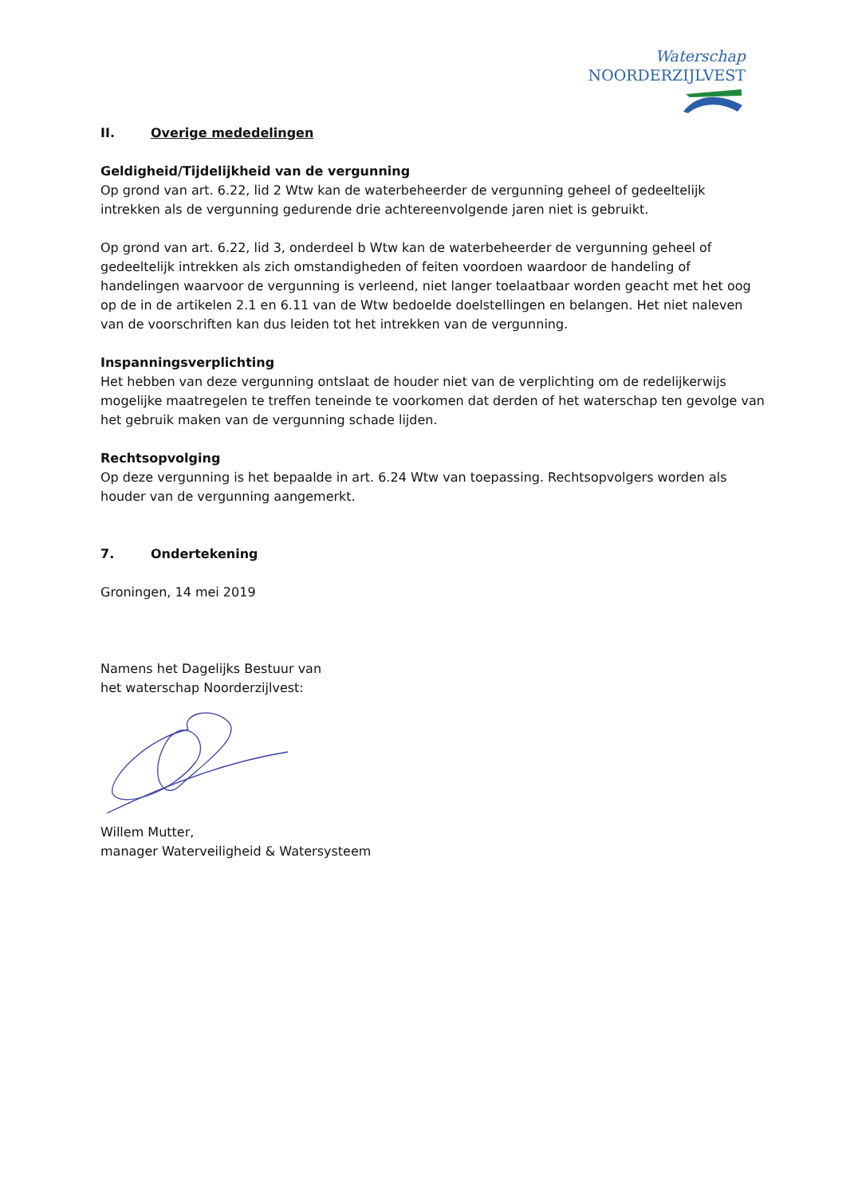Waterschap NOORDERZIJLVEST
II. Overige mededelingen
Geldigheid/Tijdelijkheid van de vergunning
Op grond van art. 6.22, lid 2 Wtw kan de waterbeheerder de vergunning geheel of gedeeltelijk intrekken als de vergunning gedurende drie achtereenvolgende jaren niet is gebruikt.
Op grond van art. 6.22, lid 3, onderdeel b Wtw kan de waterbeheerder de vergunning geheel of gedeeltelijk intrekken als zich omstandigheden of feiten voordoen waardoor de handeling of handelingen waarvoor de vergunning is verleend, niet langer toelaatbaar worden geacht met het oog op de in de artikelen 2.1 en 6.11 van de Wtw bedoelde doelstellingen en belangen. Het niet naleven van de voorschriften kan dus leiden tot het intrekken van de vergunning.
Inspanningsverplichting
Het hebben van deze vergunning ontslaat de houder niet van de verplichting om de redelijkerwijs mogelijke maatregelen te treffen teneinde te voorkomen dat derden of het waterschap ten gevolge van het gebruik maken van de vergunning schade lijden.
Rechtsopvolging
Op deze vergunning is het bepaalde in art. 6.24 Wtw van toepassing. Rechtsopvolgers worden als houder van de vergunning aangemerkt.
7. Ondertekening
Groningen, 14 mei 2019
Namens het Dagelijks Bestuur van
het waterschap Noorderzijlvest:
Willem Mutter,
manager Waterveiligheid & Watersysteem